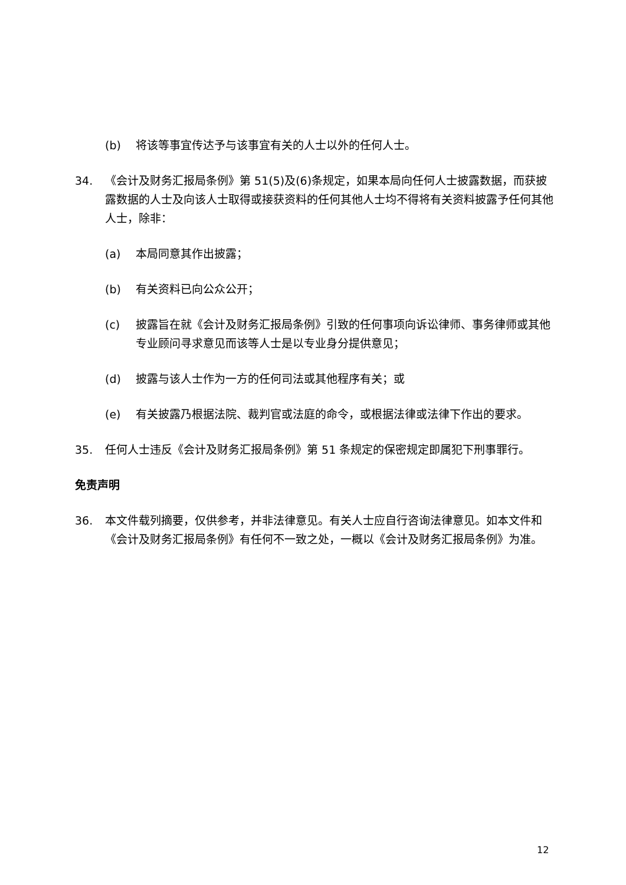(b) 将该等事宜传达予与该事宜有关的人士以外的任何人士。
34. 《会计及财务汇报局条例》第 51(5)及(6)条规定，如果本局向任何人士披露数据，而获披露数据的人士及向该人士取得或接获资料的任何其他人士均不得将有关资料披露予任何其他人士，除非：
(a) 本局同意其作出披露；
(b) 有关资料已向公众公开；
(c) 披露旨在就《会计及财务汇报局条例》引致的任何事项向诉讼律师、事务律师或其他专业顾问寻求意见而该等人士是以专业身分提供意见；
(d) 披露与该人士作为一方的任何司法或其他程序有关；或
(e) 有关披露乃根据法院、裁判官或法庭的命令，或根据法律或法律下作出的要求。
35. 任何人士违反《会计及财务汇报局条例》第 51 条规定的保密规定即属犯下刑事罪行。
免责声明
36. 本文件载列摘要，仅供参考，并非法律意见。有关人士应自行咨询法律意见。如本文件和《会计及财务汇报局条例》有任何不一致之处，一概以《会计及财务汇报局条例》为准。
12